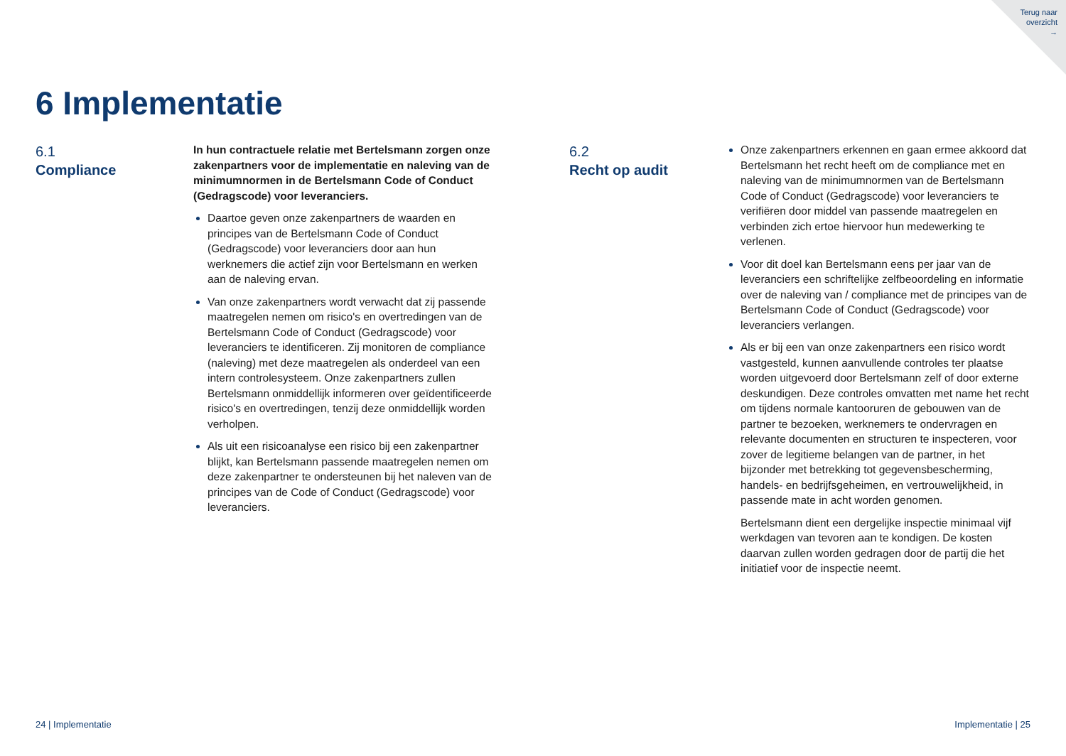Terug naar
overzicht
→
6 Implementatie
6.1
Compliance
In hun contractuele relatie met Bertelsmann zorgen onze zakenpartners voor de implementatie en naleving van de minimumnormen in de Bertelsmann Code of Conduct (Gedragscode) voor leveranciers.
Daartoe geven onze zakenpartners de waarden en principes van de Bertelsmann Code of Conduct (Gedragscode) voor leveranciers door aan hun werknemers die actief zijn voor Bertelsmann en werken aan de naleving ervan.
Van onze zakenpartners wordt verwacht dat zij passende maatregelen nemen om risico's en overtredingen van de Bertelsmann Code of Conduct (Gedragscode) voor leveranciers te identificeren. Zij monitoren de compliance (naleving) met deze maatregelen als onderdeel van een intern controlesysteem. Onze zakenpartners zullen Bertelsmann onmiddellijk informeren over geïdentificeerde risico's en overtredingen, tenzij deze onmiddellijk worden verholpen.
Als uit een risicoanalyse een risico bij een zakenpartner blijkt, kan Bertelsmann passende maatregelen nemen om deze zakenpartner te ondersteunen bij het naleven van de principes van de Code of Conduct (Gedragscode) voor leveranciers.
6.2
Recht op audit
Onze zakenpartners erkennen en gaan ermee akkoord dat Bertelsmann het recht heeft om de compliance met en naleving van de minimumnormen van de Bertelsmann Code of Conduct (Gedragscode) voor leveranciers te verifiëren door middel van passende maatregelen en verbinden zich ertoe hiervoor hun medewerking te verlenen.
Voor dit doel kan Bertelsmann eens per jaar van de leveranciers een schriftelijke zelfbeoordeling en informatie over de naleving van / compliance met de principes van de Bertelsmann Code of Conduct (Gedragscode) voor leveranciers verlangen.
Als er bij een van onze zakenpartners een risico wordt vastgesteld, kunnen aanvullende controles ter plaatse worden uitgevoerd door Bertelsmann zelf of door externe deskundigen. Deze controles omvatten met name het recht om tijdens normale kantooruren de gebouwen van de partner te bezoeken, werknemers te ondervragen en relevante documenten en structuren te inspecteren, voor zover de legitieme belangen van de partner, in het bijzonder met betrekking tot gegevensbescherming, handels- en bedrijfsgeheimen, en vertrouwelijkheid, in passende mate in acht worden genomen.
Bertelsmann dient een dergelijke inspectie minimaal vijf werkdagen van tevoren aan te kondigen. De kosten daarvan zullen worden gedragen door de partij die het initiatief voor de inspectie neemt.
24 | Implementatie Implementatie | 25